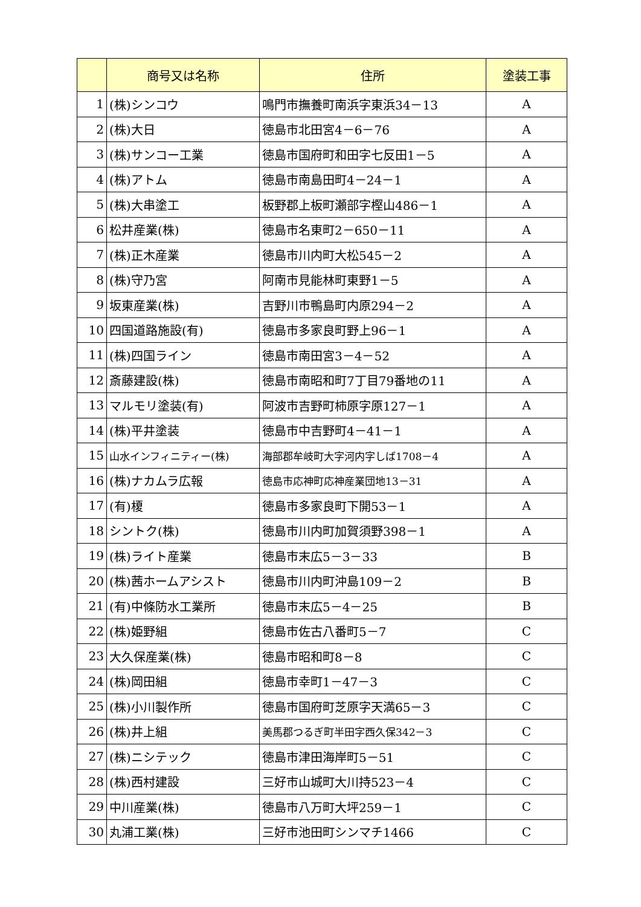| | 商号又は名称 | 住所 | 塗装工事 |
| --- | --- | --- | --- |
| 1 | (株)シンコウ | 鳴門市撫養町南浜字東浜34－13 | A |
| 2 | (株)大日 | 徳島市北田宮4－6－76 | A |
| 3 | (株)サンコー工業 | 徳島市国府町和田字七反田1－5 | A |
| 4 | (株)アトム | 徳島市南島田町4－24－1 | A |
| 5 | (株)大串塗工 | 板野郡上板町瀬部字樫山486－1 | A |
| 6 | 松井産業(株) | 徳島市名東町2－650－11 | A |
| 7 | (株)正木産業 | 徳島市川内町大松545－2 | A |
| 8 | (株)守乃宮 | 阿南市見能林町東野1－5 | A |
| 9 | 坂東産業(株) | 吉野川市鴨島町内原294－2 | A |
| 10 | 四国道路施設(有) | 徳島市多家良町野上96－1 | A |
| 11 | (株)四国ライン | 徳島市南田宮3－4－52 | A |
| 12 | 斎藤建設(株) | 徳島市南昭和町7丁目79番地の11 | A |
| 13 | マルモリ塗装(有) | 阿波市吉野町柿原字原127－1 | A |
| 14 | (株)平井塗装 | 徳島市中吉野町4－41－1 | A |
| 15 | 山水インフィニティー(株) | 海部郡牟岐町大字河内字しば1708－4 | A |
| 16 | (株)ナカムラ広報 | 徳島市応神町応神産業団地13－31 | A |
| 17 | (有)榎 | 徳島市多家良町下開53－1 | A |
| 18 | シントク(株) | 徳島市川内町加賀須野398－1 | A |
| 19 | (株)ライト産業 | 徳島市末広5－3－33 | B |
| 20 | (株)茜ホームアシスト | 徳島市川内町沖島109－2 | B |
| 21 | (有)中條防水工業所 | 徳島市末広5－4－25 | B |
| 22 | (株)姫野組 | 徳島市佐古八番町5－7 | C |
| 23 | 大久保産業(株) | 徳島市昭和町8－8 | C |
| 24 | (株)岡田組 | 徳島市幸町1－47－3 | C |
| 25 | (株)小川製作所 | 徳島市国府町芝原字天満65－3 | C |
| 26 | (株)井上組 | 美馬郡つるぎ町半田字西久保342－3 | C |
| 27 | (株)ニシテック | 徳島市津田海岸町5－51 | C |
| 28 | (株)西村建設 | 三好市山城町大川持523－4 | C |
| 29 | 中川産業(株) | 徳島市八万町大坪259－1 | C |
| 30 | 丸浦工業(株) | 三好市池田町シンマチ1466 | C |